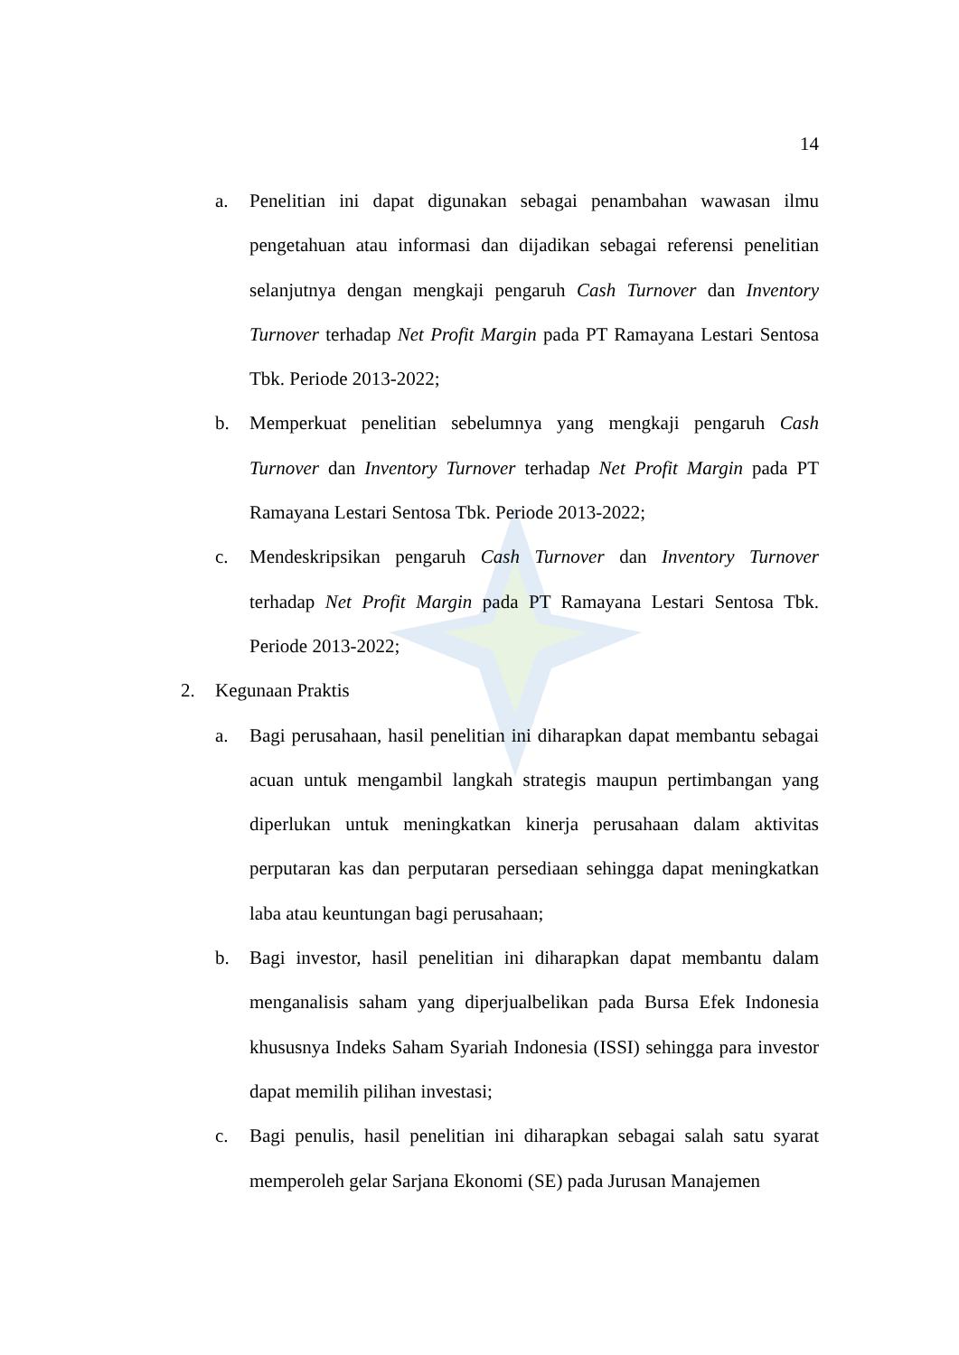14
a. Penelitian ini dapat digunakan sebagai penambahan wawasan ilmu pengetahuan atau informasi dan dijadikan sebagai referensi penelitian selanjutnya dengan mengkaji pengaruh Cash Turnover dan Inventory Turnover terhadap Net Profit Margin pada PT Ramayana Lestari Sentosa Tbk. Periode 2013-2022;
b. Memperkuat penelitian sebelumnya yang mengkaji pengaruh Cash Turnover dan Inventory Turnover terhadap Net Profit Margin pada PT Ramayana Lestari Sentosa Tbk. Periode 2013-2022;
c. Mendeskripsikan pengaruh Cash Turnover dan Inventory Turnover terhadap Net Profit Margin pada PT Ramayana Lestari Sentosa Tbk. Periode 2013-2022;
2. Kegunaan Praktis
a. Bagi perusahaan, hasil penelitian ini diharapkan dapat membantu sebagai acuan untuk mengambil langkah strategis maupun pertimbangan yang diperlukan untuk meningkatkan kinerja perusahaan dalam aktivitas perputaran kas dan perputaran persediaan sehingga dapat meningkatkan laba atau keuntungan bagi perusahaan;
b. Bagi investor, hasil penelitian ini diharapkan dapat membantu dalam menganalisis saham yang diperjualbelikan pada Bursa Efek Indonesia khususnya Indeks Saham Syariah Indonesia (ISSI) sehingga para investor dapat memilih pilihan investasi;
c. Bagi penulis, hasil penelitian ini diharapkan sebagai salah satu syarat memperoleh gelar Sarjana Ekonomi (SE) pada Jurusan Manajemen